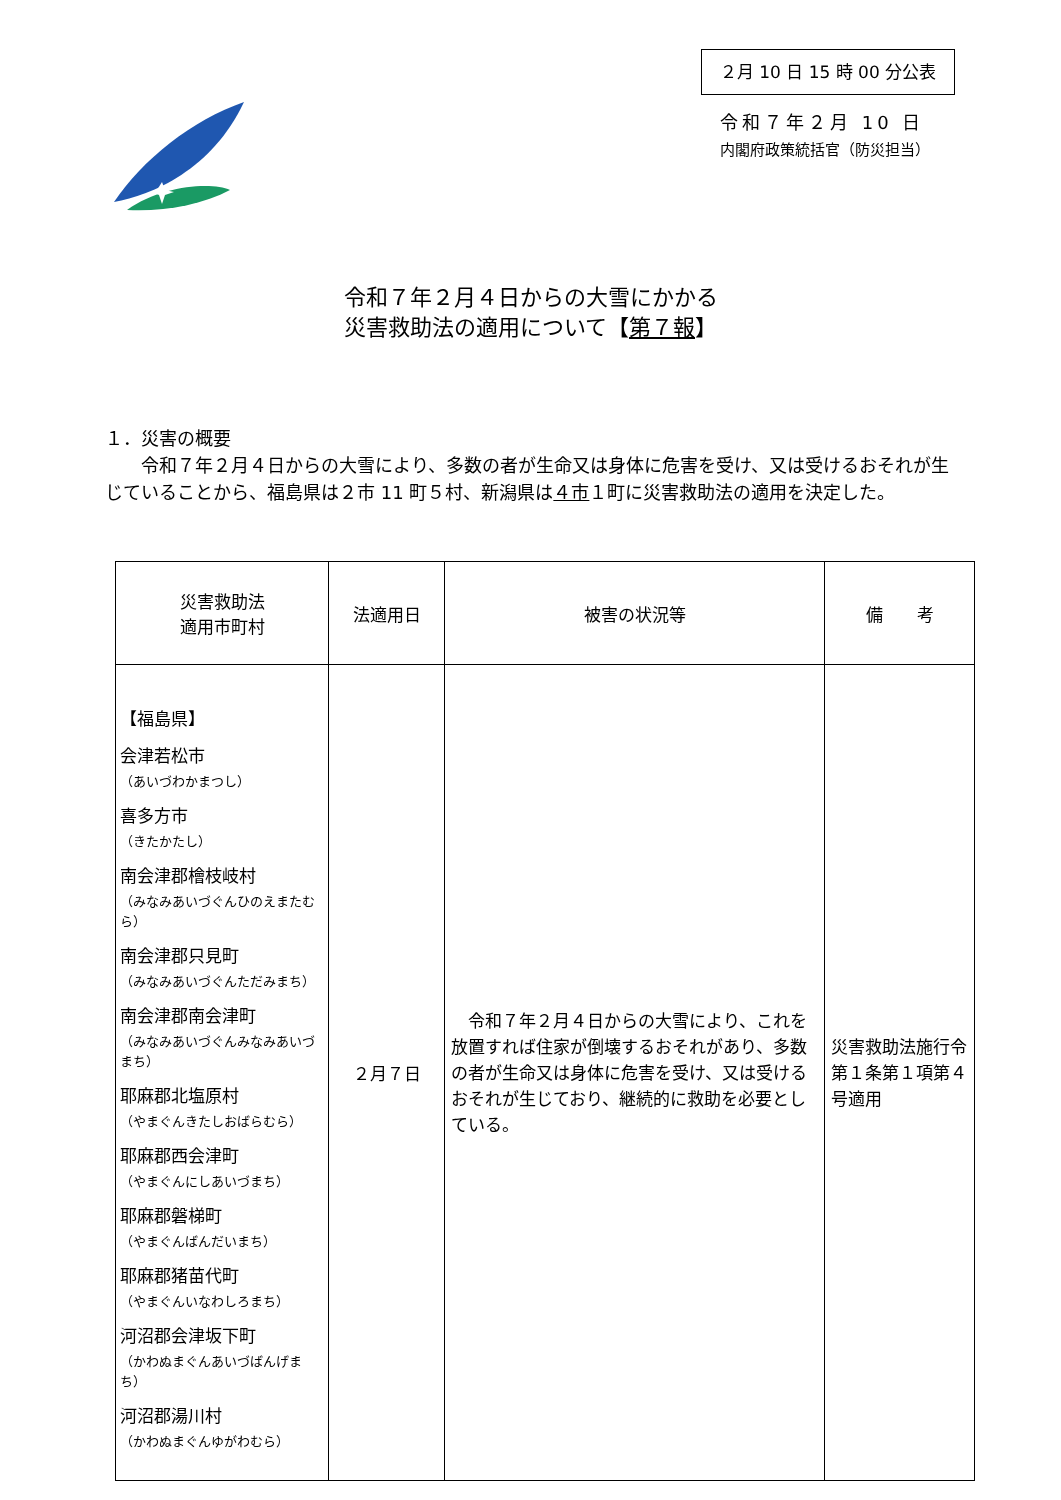２月 10 日 15 時 00 分公表
令和７年２月 10 日
内閣府政策統括官（防災担当）
令和７年２月４日からの大雪にかかる
災害救助法の適用について【第７報】
１．災害の概要
　　令和７年２月４日からの大雪により、多数の者が生命又は身体に危害を受け、又は受けるおそれが生じていることから、福島県は２市 11 町５村、新潟県は４市１町に災害救助法の適用を決定した。
| 災害救助法 適用市町村 | 法適用日 | 被害の状況等 | 備 考 |
| --- | --- | --- | --- |
| 【福島県】 会津若松市 （あいづわかまつし） 喜多方市 （きたかたし） 南会津郡檜枝岐村 （みなみあいづぐんひのえまたむら） 南会津郡只見町 （みなみあいづぐんただみまち） 南会津郡南会津町 （みなみあいづぐんみなみあいづまち） 耶麻郡北塩原村 （やまぐんきたしおばらむら） 耶麻郡西会津町 （やまぐんにしあいづまち） 耶麻郡磐梯町 （やまぐんばんだいまち） 耶麻郡猪苗代町 （やまぐんいなわしろまち） 河沼郡会津坂下町 （かわぬまぐんあいづばんげまち） 河沼郡湯川村 （かわぬまぐんゆがわむら） | ２月７日 | 令和７年２月４日からの大雪により、これを放置すれば住家が倒壊するおそれがあり、多数の者が生命又は身体に危害を受け、又は受けるおそれが生じており、継続的に救助を必要としている。 | 災害救助法施行令第１条第１項第４号適用 |